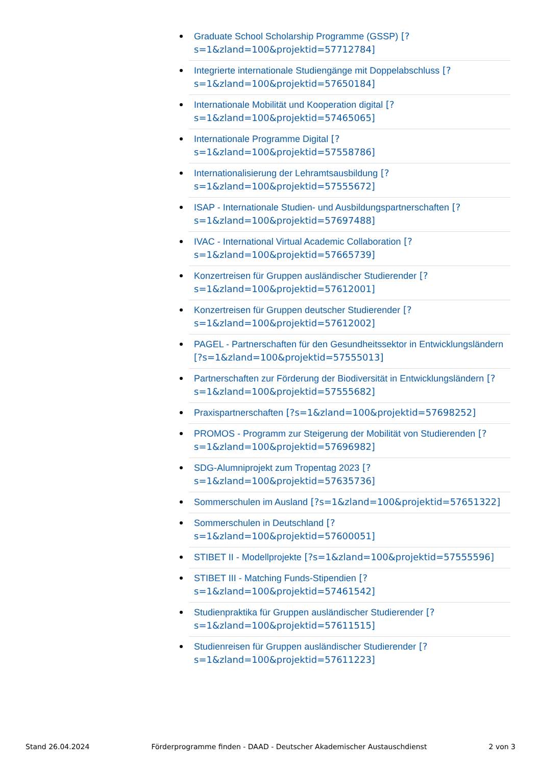Graduate School Scholarship Programme (GSSP) [?s=1&zland=100&projektid=57712784]
Integrierte internationale Studiengänge mit Doppelabschluss [?s=1&zland=100&projektid=57650184]
Internationale Mobilität und Kooperation digital [?s=1&zland=100&projektid=57465065]
Internationale Programme Digital [?s=1&zland=100&projektid=57558786]
Internationalisierung der Lehramtsausbildung [?s=1&zland=100&projektid=57555672]
ISAP - Internationale Studien- und Ausbildungspartnerschaften [?s=1&zland=100&projektid=57697488]
IVAC - International Virtual Academic Collaboration [?s=1&zland=100&projektid=57665739]
Konzertreisen für Gruppen ausländischer Studierender [?s=1&zland=100&projektid=57612001]
Konzertreisen für Gruppen deutscher Studierender [?s=1&zland=100&projektid=57612002]
PAGEL - Partnerschaften für den Gesundheitssektor in Entwicklungsländern [?s=1&zland=100&projektid=57555013]
Partnerschaften zur Förderung der Biodiversität in Entwicklungsländern [?s=1&zland=100&projektid=57555682]
Praxispartnerschaften [?s=1&zland=100&projektid=57698252]
PROMOS - Programm zur Steigerung der Mobilität von Studierenden [?s=1&zland=100&projektid=57696982]
SDG-Alumniprojekt zum Tropentag 2023 [?s=1&zland=100&projektid=57635736]
Sommerschulen im Ausland [?s=1&zland=100&projektid=57651322]
Sommerschulen in Deutschland [?s=1&zland=100&projektid=57600051]
STIBET II - Modellprojekte [?s=1&zland=100&projektid=57555596]
STIBET III - Matching Funds-Stipendien [?s=1&zland=100&projektid=57461542]
Studienpraktika für Gruppen ausländischer Studierender [?s=1&zland=100&projektid=57611515]
Studienreisen für Gruppen ausländischer Studierender [?s=1&zland=100&projektid=57611223]
Stand 26.04.2024 Förderprogramme finden - DAAD - Deutscher Akademischer Austauschdienst 2 von 3